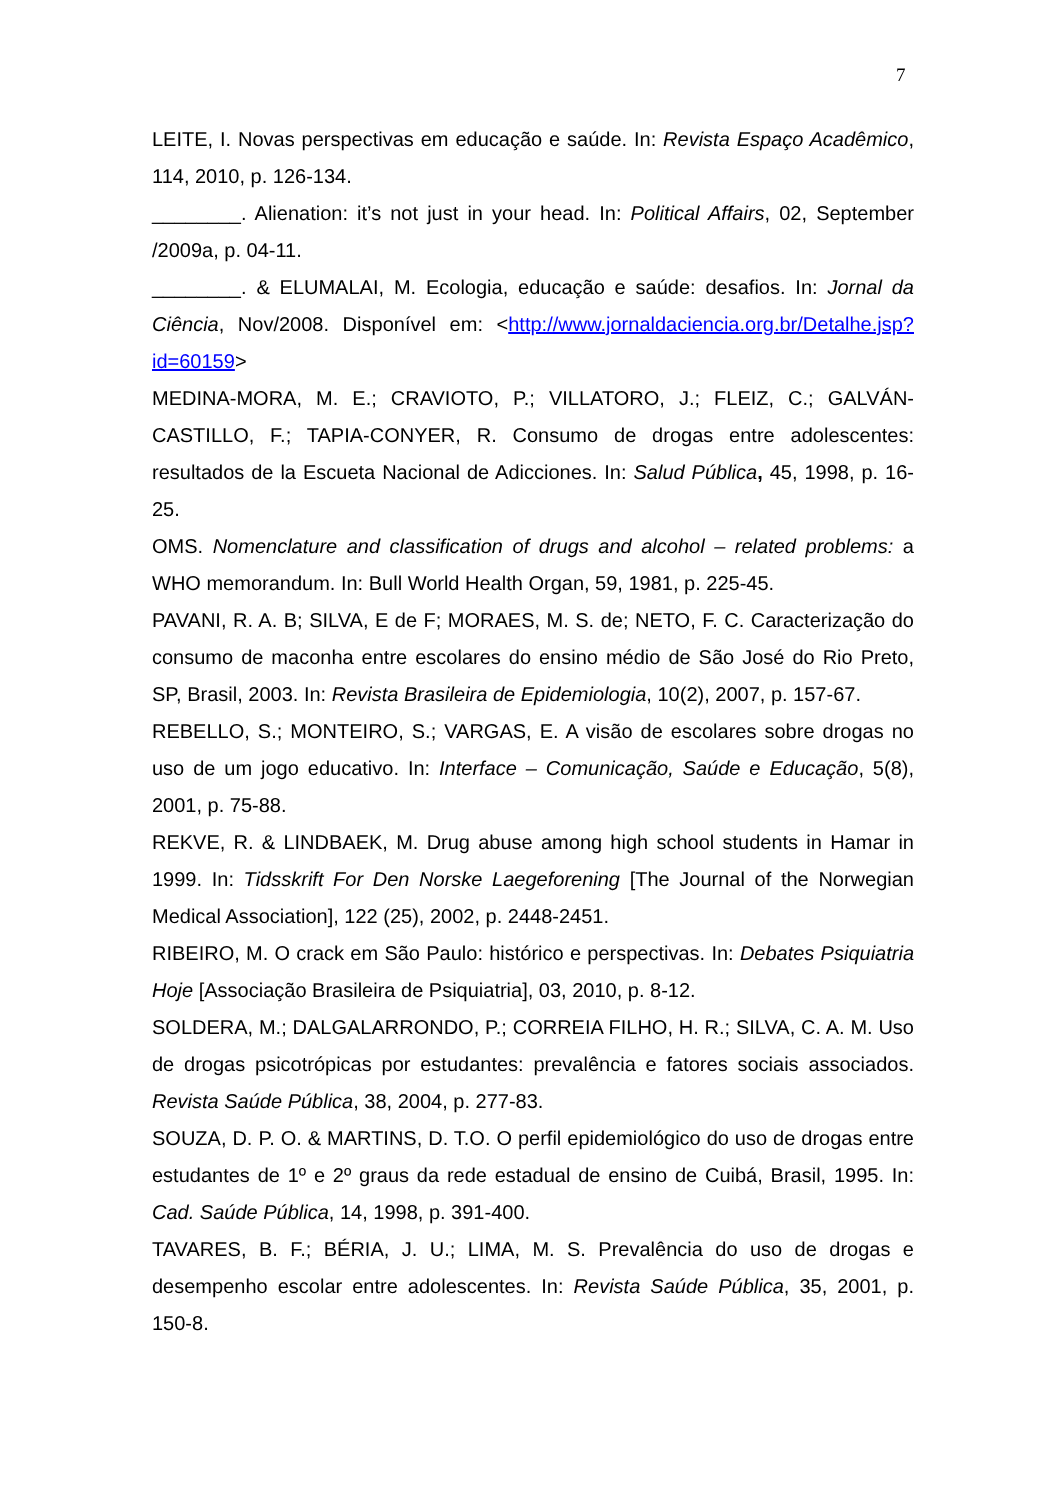7
LEITE, I. Novas perspectivas em educação e saúde. In: Revista Espaço Acadêmico, 114, 2010, p. 126-134.
________. Alienation: it’s not just in your head. In: Political Affairs, 02, September /2009a, p. 04-11.
________. & ELUMALAI, M. Ecologia, educação e saúde: desafios. In: Jornal da Ciência, Nov/2008. Disponível em: <http://www.jornaldaciencia.org.br/Detalhe.jsp?id=60159>
MEDINA-MORA, M. E.; CRAVIOTO, P.; VILLATORO, J.; FLEIZ, C.; GALVÁN-CASTILLO, F.; TAPIA-CONYER, R. Consumo de drogas entre adolescentes: resultados de la Escueta Nacional de Adicciones. In: Salud Pública, 45, 1998, p. 16-25.
OMS. Nomenclature and classification of drugs and alcohol – related problems: a WHO memorandum. In: Bull World Health Organ, 59, 1981, p. 225-45.
PAVANI, R. A. B; SILVA, E de F; MORAES, M. S. de; NETO, F. C. Caracterização do consumo de maconha entre escolares do ensino médio de São José do Rio Preto, SP, Brasil, 2003. In: Revista Brasileira de Epidemiologia, 10(2), 2007, p. 157-67.
REBELLO, S.; MONTEIRO, S.; VARGAS, E. A visão de escolares sobre drogas no uso de um jogo educativo. In: Interface – Comunicação, Saúde e Educação, 5(8), 2001, p. 75-88.
REKVE, R. & LINDBAEK, M. Drug abuse among high school students in Hamar in 1999. In: Tidsskrift For Den Norske Laegeforening [The Journal of the Norwegian Medical Association], 122 (25), 2002, p. 2448-2451.
RIBEIRO, M. O crack em São Paulo: histórico e perspectivas. In: Debates Psiquiatria Hoje [Associação Brasileira de Psiquiatria], 03, 2010, p. 8-12.
SOLDERA, M.; DALGALARRONDO, P.; CORREIA FILHO, H. R.; SILVA, C. A. M. Uso de drogas psicotrópicas por estudantes: prevalência e fatores sociais associados. Revista Saúde Pública, 38, 2004, p. 277-83.
SOUZA, D. P. O. & MARTINS, D. T.O. O perfil epidemiológico do uso de drogas entre estudantes de 1º e 2º graus da rede estadual de ensino de Cuibá, Brasil, 1995. In: Cad. Saúde Pública, 14, 1998, p. 391-400.
TAVARES, B. F.; BÉRIA, J. U.; LIMA, M. S. Prevalência do uso de drogas e desempenho escolar entre adolescentes. In: Revista Saúde Pública, 35, 2001, p. 150-8.